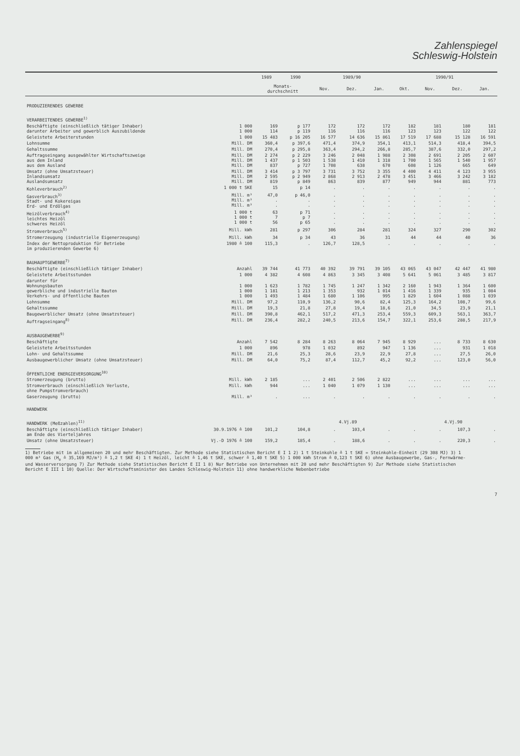Zahlenspiegel
Schleswig-Holstein
| | | 1989 | 1990 | 1989/90 | | | 1990/91 | | | |
| --- | --- | --- | --- | --- | --- | --- | --- | --- | --- | --- |
| | | Monats- durchschnitt | | Nov. | Dez. | Jan. | Okt. | Nov. | Dez. | Jan. |
| PRODUZIERENDES GEWERBE | | | | | | | | | | |
| VERARBEITENDES GEWERBE<sup>1)</sup> | | | | | | | | | | |
| Beschäftigte (einschließlich tätiger Inhaber) darunter Arbeiter und gewerblich Auszubildende | 1 000 1 000 | 169 114 | p 177 p 119 | 172 116 | 172 116 | 172 116 | 182 123 | 181 123 | 180 122 | 181 122 |
| Geleistete Arbeiterstunden | 1 000 | 15 483 | p 16 205 | 16 577 | 14 636 | 15 861 | 17 519 | 17 688 | 15 128 | 16 591 |
| Lohnsumme | Mill. DM | 360,4 | p 397,6 | 471,4 | 374,9 | 354,1 | 413,1 | 514,3 | 418,4 | 394,5 |
| Gehaltssumme | Mill. DM | 270,4 | p 295,8 | 363,4 | 294,2 | 266,8 | 285,7 | 387,6 | 332,0 | 297,2 |
| Auftragseingang ausgewählter Wirtschaftszweige aus dem Inland aus dem Ausland | Mill. DM Mill. DM Mill. DM | 2 274 1 437 837 | p 2 229 p 1 503 p 727 | 3 246 1 538 1 708 | 2 048 1 410 638 | 1 988 1 318 670 | 2 308 1 700 608 | 2 691 1 565 1 126 | 2 205 1 540 665 | 2 607 1 957 649 |
| Umsatz (ohne Umsatzsteuer) Inlandsumsatz Auslandsumsatz | Mill. DM Mill. DM Mill. DM | 3 414 2 595 819 | p 3 797 p 2 949 p 849 | 3 731 2 868 863 | 3 752 2 913 839 | 3 355 2 478 877 | 4 400 3 451 949 | 4 411 3 466 944 | 4 123 3 242 881 | 3 955 3 182 773 |
| Kohleverbrauch<sup>2)</sup> | 1 000 t SKE | 15 | p 14 | . | . | . | . | . | . | . |
| Gasverbrauch<sup>3)</sup> Stadt- und Kokereigas Erd- und Erdölgas | Mill. m³ Mill. m³ Mill. m³ | 47,0 . . | p 46,0 . . | . . . | . . . | . . . | . . . | . . . | . . . | . . . |
| Heizölverbrauch<sup>4)</sup> leichtes Heizöl schweres Heizöl | 1 000 t 1 000 t 1 000 t | 63 7 56 | p 71 p 7 p 65 | . . . | . . . | . . . | . . . | . . . | . . . | . . . |
| Stromverbrauch<sup>5)</sup> | Mill. kWh | 281 | p 297 | 306 | 284 | 281 | 324 | 327 | 290 | 302 |
| Stromerzeugung (industrielle Eigenerzeugung) | Mill. kWh | 34 | p 34 | 43 | 36 | 31 | 44 | 44 | 40 | 36 |
| Index der Nettoproduktion für Betriebe im produzierenden Gewerbe 6) | 1980 ≙ 100 | 115,3 | . | 126,7 | 128,5 | . | . | . | . | . |
| BAUHAUPTGEWERBE<sup>7)</sup> | | | | | | | | | | |
| Beschäftigte (einschließlich tätiger Inhaber) | Anzahl | 39 744 | 41 773 | 40 392 | 39 791 | 39 105 | 43 065 | 43 047 | 42 447 | 41 980 |
| Geleistete Arbeitsstunden | 1 000 | 4 382 | 4 608 | 4 863 | 3 345 | 3 408 | 5 641 | 5 061 | 3 485 | 3 817 |
| darunter für Wohnungsbauten gewerbliche und industrielle Bauten Verkehrs- und öffentliche Bauten | 1 000 1 000 1 000 | 1 623 1 181 1 493 | 1 782 1 213 1 484 | 1 745 1 353 1 680 | 1 247 932 1 106 | 1 342 1 014 995 | 2 160 1 416 1 829 | 1 943 1 339 1 604 | 1 364 935 1 088 | 1 600 1 084 1 039 |
| Lohnsumme | Mill. DM | 97,2 | 110,9 | 136,2 | 90,6 | 82,4 | 125,3 | 164,2 | 108,7 | 99,6 |
| Gehaltssumme | Mill. DM | 19,3 | 21,8 | 27,8 | 19,4 | 18,6 | 21,0 | 34,5 | 23,9 | 21,1 |
| Baugewerblicher Umsatz (ohne Umsatzsteuer) | Mill. DM | 390,8 | 462,1 | 517,2 | 471,3 | 253,4 | 559,3 | 609,3 | 563,1 | 363,7 |
| Auftragseingang<sup>8)</sup> | Mill. DM | 236,4 | 282,2 | 240,5 | 213,6 | 154,7 | 322,1 | 253,6 | 288,5 | 217,9 |
| AUSBAUGEWERBE<sup>9)</sup> | | | | | | | | | | |
| Beschäftigte | Anzahl | 7 542 | 8 284 | 8 263 | 8 064 | 7 945 | 8 929 | ... | 8 733 | 8 630 |
| Geleistete Arbeitsstunden | 1 000 | 896 | 978 | 1 032 | 892 | 947 | 1 136 | ... | 931 | 1 018 |
| Lohn- und Gehaltssumme | Mill. DM | 21,6 | 25,3 | 28,6 | 23,9 | 22,9 | 27,8 | ... | 27,5 | 26,0 |
| Ausbaugewerblicher Umsatz (ohne Umsatzsteuer) | Mill. DM | 64,0 | 75,2 | 87,4 | 112,7 | 45,2 | 92,2 | ... | 123,0 | 56,0 |
| ÖFFENTLICHE ENERGIEVERSORGUNG<sup>10)</sup> | | | | | | | | | | |
| Stromerzeugung (brutto) | Mill. kWh | 2 185 | ... | 2 401 | 2 506 | 2 822 | ... | ... | ... | ... |
| Stromverbrauch (einschließlich Verluste, ohne Pumpstromverbrauch) | Mill. kWh | 944 | ... | 1 040 | 1 079 | 1 130 | ... | ... | ... | ... |
| Gaserzeugung (brutto) | Mill. m³ | . | ... | . | . | . | . | . | . | . |
| HANDWERK | | | | | | | | | | |
| HANDWERK (Meßzahlen)<sup>11)</sup> | | | | | 4.Vj.89 | | | | 4.Vj.90 | |
| Beschäftigte (einschließlich tätiger Inhaber) am Ende des Vierteljahres | 30.9.1976 ≙ 100 | 101,2 | 104,8 | . | 103,4 | . | . | . | 107,3 | . |
| Umsatz (ohne Umsatzsteuer) | Vj.-D 1976 ≙ 100 | 159,2 | 185,4 | . | 188,6 | . | . | . | 220,3 | . |
1) Betriebe mit im allgemeinen 20 und mehr Beschäftigten. Zur Methode siehe Statistischen Bericht E I 1 2) 1 t Steinkohle ≙ 1 t SKE = Steinkohle-Einheit (29 308 MJ) 3) 1 000 m³ Gas (H<sub>o</sub> ≙ 35,169 MJ/m³) ≙ 1,2 t SKE 4) 1 t Heizöl, leicht ≙ 1,46 t SKE, schwer ≙ 1,40 t SKE 5) 1 000 kWh Strom ≙ 0,123 t SKE 6) ohne Ausbaugewerbe, Gas-, Fernwärme- und Wasserversorgung 7) Zur Methode siehe Statistischen Bericht E II 1 8) Nur Betriebe von Unternehmen mit 20 und mehr Beschäftigten 9) Zur Methode siehe Statistischen Bericht E III 1 10) Quelle: Der Wirtschaftsminister des Landes Schleswig-Holstein 11) ohne handwerkliche Nebenbetriebe
7